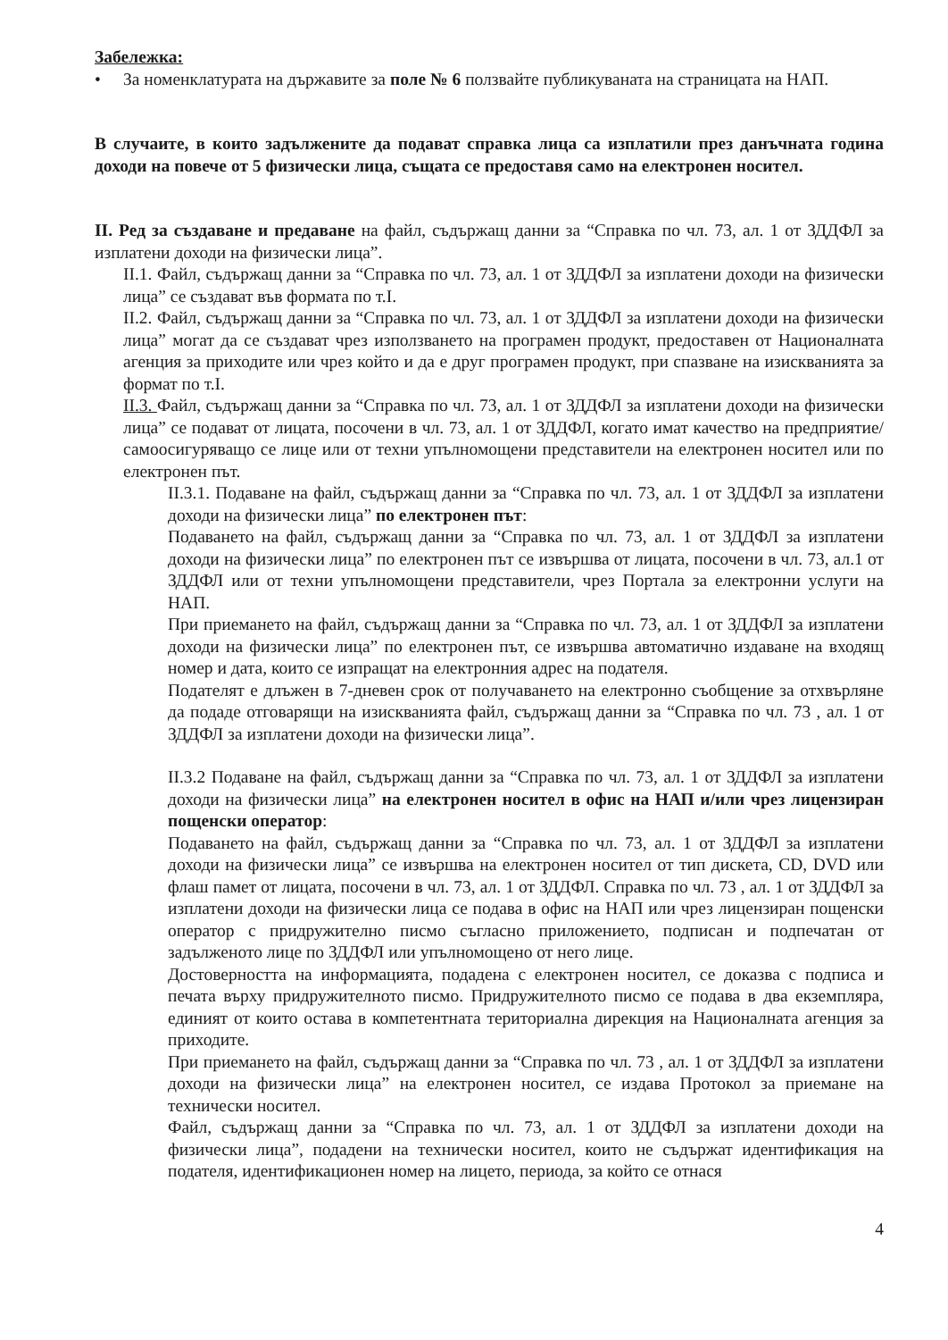Забележка:
• За номенклатурата на държавите за поле № 6 ползвайте публикуваната на страницата на НАП.
В случаите, в които задължените да подават справка лица са изплатили през данъчната година доходи на повече от 5 физически лица, същата се предоставя само на електронен носител.
II. Ред за създаване и предаване на файл, съдържащ данни за “Справка по чл. 73, ал. 1 от ЗДДФЛ за изплатени доходи на физически лица”.
II.1. Файл, съдържащ данни за “Справка по чл. 73, ал. 1 от ЗДДФЛ за изплатени доходи на физически лица” се създават във формата по т.I.
II.2. Файл, съдържащ данни за “Справка по чл. 73, ал. 1 от ЗДДФЛ за изплатени доходи на физически лица” могат да се създават чрез използването на програмен продукт, предоставен от Националната агенция за приходите или чрез който и да е друг програмен продукт, при спазване на изискванията за формат по т.I.
II.3. Файл, съдържащ данни за “Справка по чл. 73, ал. 1 от ЗДДФЛ за изплатени доходи на физически лица” се подават от лицата, посочени в чл. 73, ал. 1 от ЗДДФЛ, когато имат качество на предприятие/самоосигуряващо се лице или от техни упълномощени представители на електронен носител или по електронен път.
II.3.1. Подаване на файл, съдържащ данни за “Справка по чл. 73, ал. 1 от ЗДДФЛ за изплатени доходи на физически лица” по електронен път:
Подаването на файл, съдържащ данни за “Справка по чл. 73, ал. 1 от ЗДДФЛ за изплатени доходи на физически лица” по електронен път се извършва от лицата, посочени в чл. 73, ал.1 от ЗДДФЛ или от техни упълномощени представители, чрез Портала за електронни услуги на НАП.
При приемането на файл, съдържащ данни за “Справка по чл. 73, ал. 1 от ЗДДФЛ за изплатени доходи на физически лица” по електронен път, се извършва автоматично издаване на входящ номер и дата, които се изпращат на електронния адрес на подателя.
Подателят е длъжен в 7-дневен срок от получаването на електронно съобщение за отхвърляне да подаде отговарящи на изискванията файл, съдържащ данни за “Справка по чл. 73 , ал. 1 от ЗДДФЛ за изплатени доходи на физически лица”.
II.3.2 Подаване на файл, съдържащ данни за “Справка по чл. 73, ал. 1 от ЗДДФЛ за изплатени доходи на физически лица” на електронен носител в офис на НАП и/или чрез лицензиран пощенски оператор:
Подаването на файл, съдържащ данни за “Справка по чл. 73, ал. 1 от ЗДДФЛ за изплатени доходи на физически лица” се извършва на електронен носител от тип дискета, CD, DVD или флаш памет от лицата, посочени в чл. 73, ал. 1 от ЗДДФЛ. Справка по чл. 73 , ал. 1 от ЗДДФЛ за изплатени доходи на физически лица се подава в офис на НАП или чрез лицензиран пощенски оператор с придружително писмо съгласно приложението, подписан и подпечатан от задълженото лице по ЗДДФЛ или упълномощено от него лице.
Достоверността на информацията, подадена с електронен носител, се доказва с подписа и печата върху придружителното писмо. Придружителното писмо се подава в два екземпляра, единият от които остава в компетентната териториална дирекция на Националната агенция за приходите.
При приемането на файл, съдържащ данни за “Справка по чл. 73 , ал. 1 от ЗДДФЛ за изплатени доходи на физически лица” на електронен носител, се издава Протокол за приемане на технически носител.
Файл, съдържащ данни за “Справка по чл. 73, ал. 1 от ЗДДФЛ за изплатени доходи на физически лица”, подадени на технически носител, които не съдържат идентификация на подателя, идентификационен номер на лицето, периода, за който се отнася
4